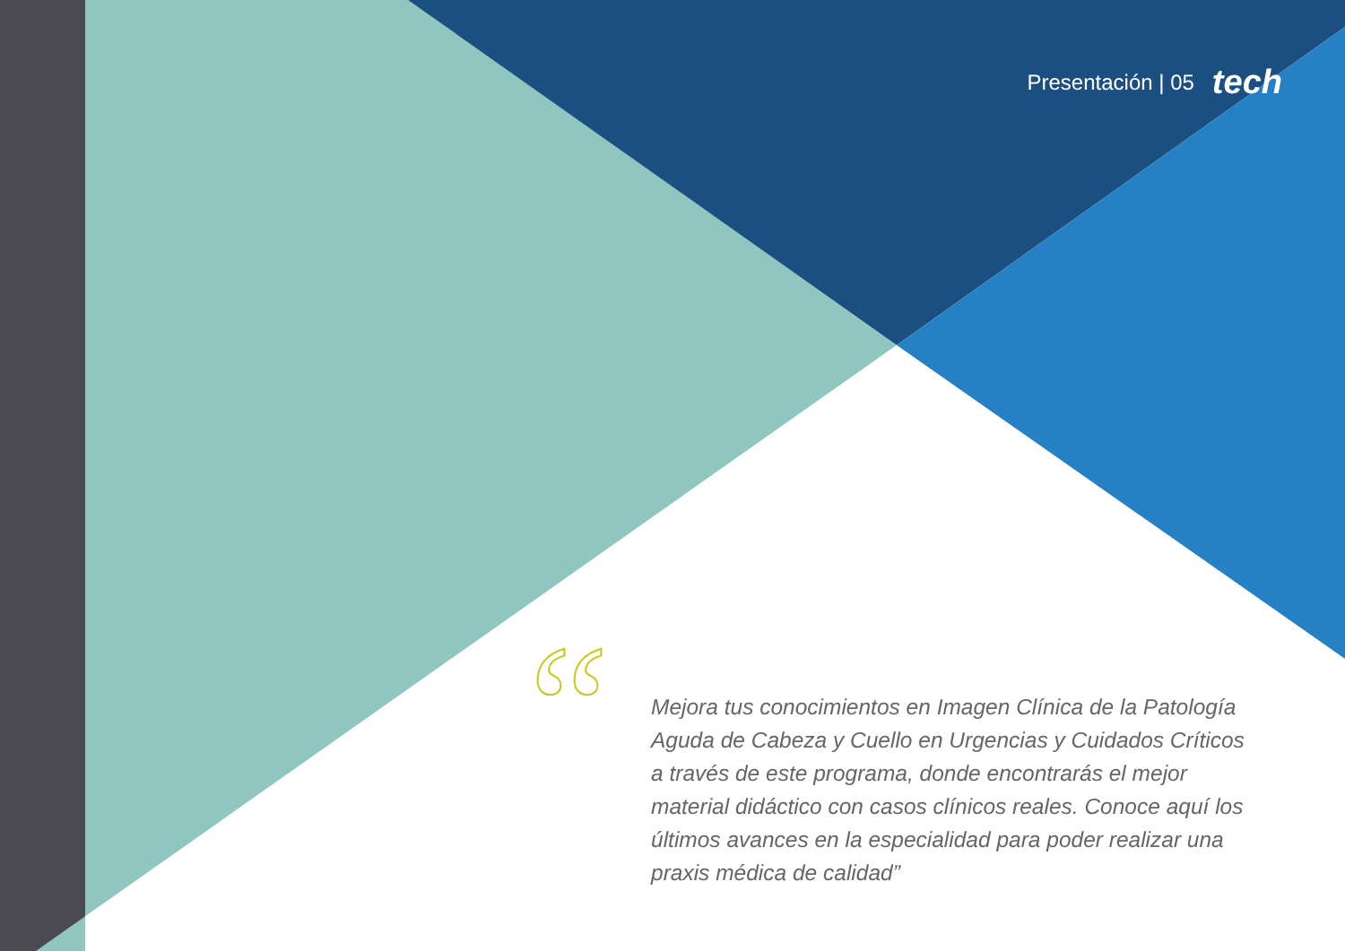Presentación | 05 tech
“
Mejora tus conocimientos en Imagen Clínica de la Patología Aguda de Cabeza y Cuello en Urgencias y Cuidados Críticos a través de este programa, donde encontrarás el mejor material didáctico con casos clínicos reales. Conoce aquí los últimos avances en la especialidad para poder realizar una praxis médica de calidad”